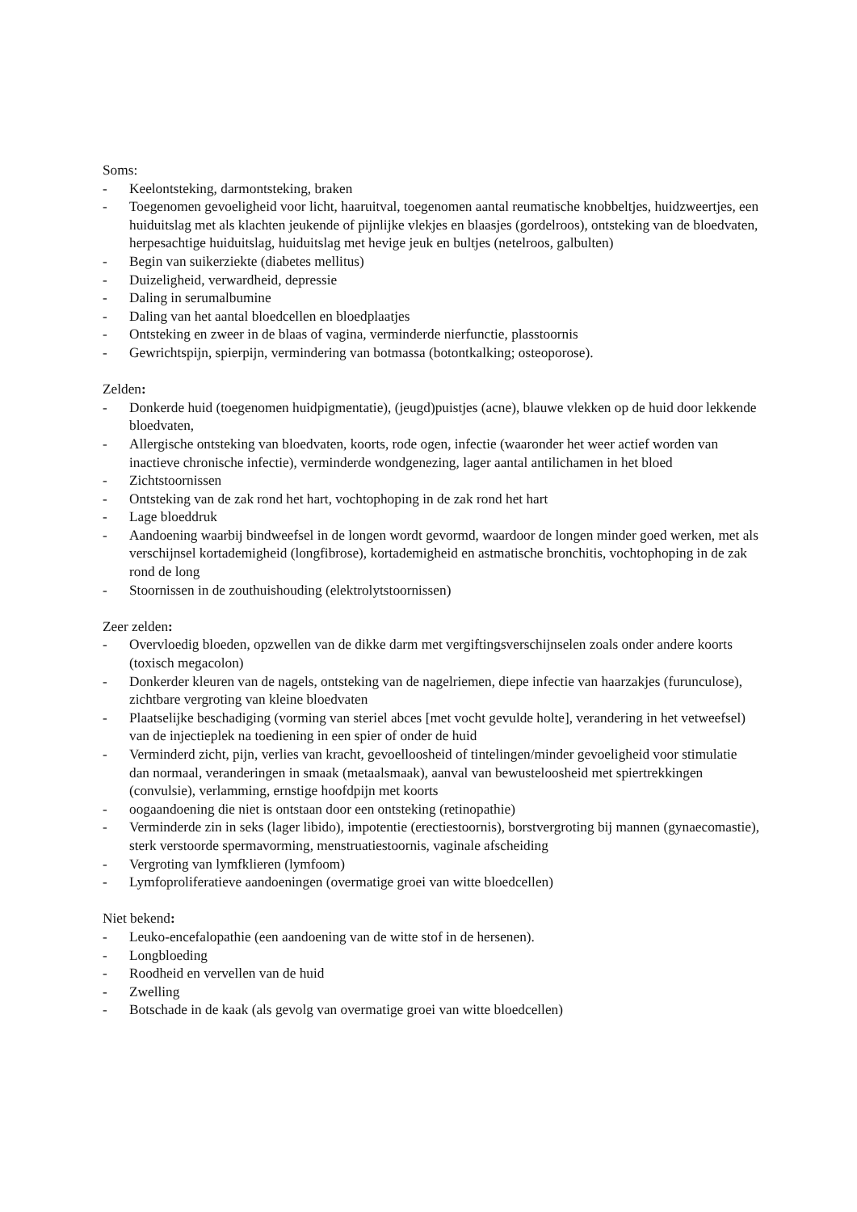Soms:
- Keelontsteking, darmontsteking, braken
- Toegenomen gevoeligheid voor licht, haaruitval, toegenomen aantal reumatische knobbeltjes, huidzweertjes, een huiduitslag met als klachten jeukende of pijnlijke vlekjes en blaasjes (gordelroos), ontsteking van de bloedvaten, herpesachtige huiduitslag, huiduitslag met hevige jeuk en bultjes (netelroos, galbulten)
- Begin van suikerziekte (diabetes mellitus)
- Duizeligheid, verwardheid, depressie
- Daling in serumalbumine
- Daling van het aantal bloedcellen en bloedplaatjes
- Ontsteking en zweer in de blaas of vagina, verminderde nierfunctie, plasstoornis
- Gewrichtspijn, spierpijn, vermindering van botmassa (botontkalking; osteoporose).
Zelden:
- Donkerde huid (toegenomen huidpigmentatie), (jeugd)puistjes (acne), blauwe vlekken op de huid door lekkende bloedvaten,
- Allergische ontsteking van bloedvaten, koorts, rode ogen, infectie (waaronder het weer actief worden van inactieve chronische infectie), verminderde wondgenezing, lager aantal antilichamen in het bloed
- Zichtstoornissen
- Ontsteking van de zak rond het hart, vochtophoping in de zak rond het hart
- Lage bloeddruk
- Aandoening waarbij bindweefsel in de longen wordt gevormd, waardoor de longen minder goed werken, met als verschijnsel kortademigheid (longfibrose), kortademigheid en astmatische bronchitis, vochtophoping in de zak rond de long
- Stoornissen in de zouthuishouding (elektrolytstoornissen)
Zeer zelden:
- Overvloedig bloeden, opzwellen van de dikke darm met vergiftingsverschijnselen zoals onder andere koorts (toxisch megacolon)
- Donkerder kleuren van de nagels, ontsteking van de nagelriemen, diepe infectie van haarzakjes (furunculose), zichtbare vergroting van kleine bloedvaten
- Plaatselijke beschadiging (vorming van steriel abces [met vocht gevulde holte], verandering in het vetweefsel) van de injectieplek na toediening in een spier of onder de huid
- Verminderd zicht, pijn, verlies van kracht, gevoelloosheid of tintelingen/minder gevoeligheid voor stimulatie dan normaal, veranderingen in smaak (metaalsmaak), aanval van bewusteloosheid met spiertrekkingen (convulsie), verlamming, ernstige hoofdpijn met koorts
- oogaandoening die niet is ontstaan door een ontsteking (retinopathie)
- Verminderde zin in seks (lager libido), impotentie (erectiestoornis), borstvergroting bij mannen (gynaecomastie), sterk verstoorde spermavorming, menstruatiestoornis, vaginale afscheiding
- Vergroting van lymfklieren (lymfoom)
- Lymfoproliferatieve aandoeningen (overmatige groei van witte bloedcellen)
Niet bekend:
- Leuko-encefalopathie (een aandoening van de witte stof in de hersenen).
- Longbloeding
- Roodheid en vervellen van de huid
- Zwelling
- Botschade in de kaak (als gevolg van overmatige groei van witte bloedcellen)